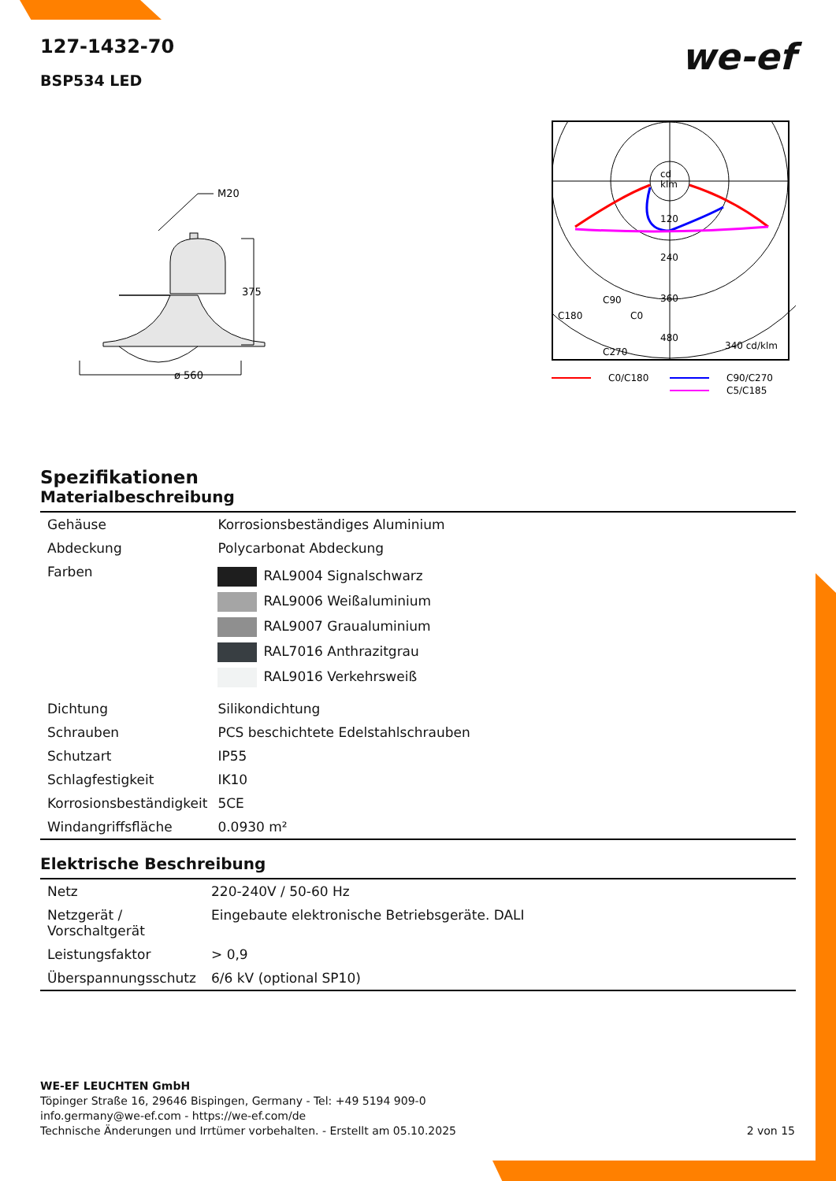we-ef
127-1432-70
BSP534 LED
M20
375
ø 560
cd
klm
120
240
360
480
C180
C90
C0
C270
340 cd/klm
C0/C180
C90/C270
C5/C185
Spezifikationen
Materialbeschreibung
| Gehäuse | Korrosionsbeständiges Aluminium |
| Abdeckung | Polycarbonat Abdeckung |
| Farben | RAL9004 Signalschwarz RAL9006 Weißaluminium RAL9007 Graualuminium RAL7016 Anthrazitgrau RAL9016 Verkehrsweiß |
| Dichtung | Silikondichtung |
| Schrauben | PCS beschichtete Edelstahlschrauben |
| Schutzart | IP55 |
| Schlagfestigkeit | IK10 |
| Korrosionsbeständigkeit | 5CE |
| Windangriffsfläche | 0.0930 m² |
Elektrische Beschreibung
| Netz | 220-240V / 50-60 Hz |
| Netzgerät / Vorschaltgerät | Eingebaute elektronische Betriebsgeräte. DALI |
| Leistungsfaktor | > 0,9 |
| Überspannungsschutz | 6/6 kV (optional SP10) |
WE-EF LEUCHTEN GmbH
Töpinger Straße 16, 29646 Bispingen, Germany - Tel: +49 5194 909-0
info.germany@we-ef.com - https://we-ef.com/de
Technische Änderungen und Irrtümer vorbehalten. - Erstellt am 05.10.2025 2 von 15